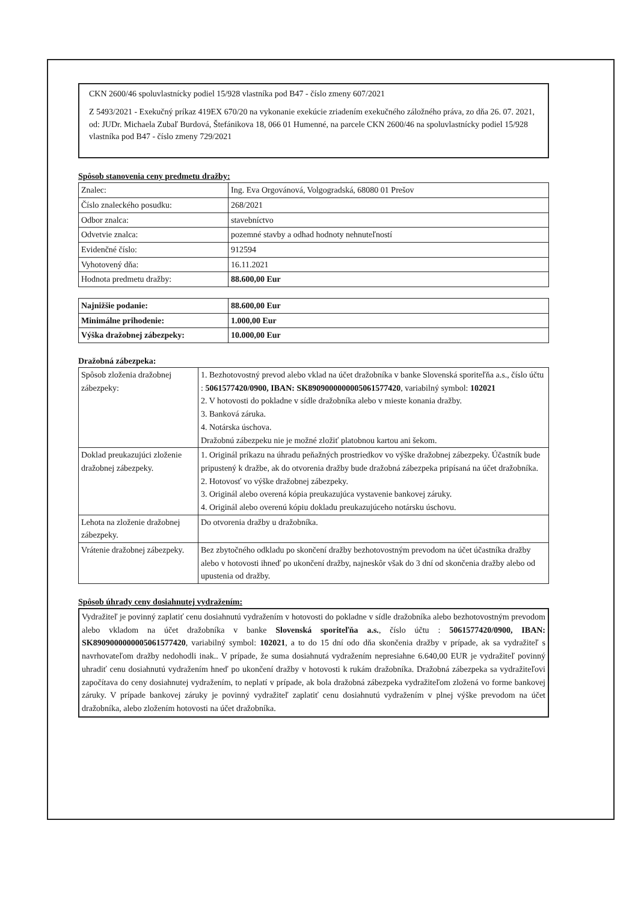CKN 2600/46 spoluvlastnícky podiel 15/928 vlastníka pod B47 - číslo zmeny 607/2021
Z 5493/2021 - Exekučný príkaz 419EX 670/20 na vykonanie exekúcie zriadením exekučného záložného práva, zo dňa 26. 07. 2021, od: JUDr. Michaela Zubaľ Burdová, Štefánikova 18, 066 01 Humenné, na parcele CKN 2600/46 na spoluvlastnícky podiel 15/928 vlastníka pod B47 - číslo zmeny 729/2021
Spôsob stanovenia ceny predmetu dražby:
| Znalec: | Ing. Eva Orgovánová, Volgogradská, 68080 01 Prešov |
| Číslo znaleckého posudku: | 268/2021 |
| Odbor znalca: | stavebníctvo |
| Odvetvie znalca: | pozemné stavby a odhad hodnoty nehnuteľností |
| Evidenčné číslo: | 912594 |
| Vyhotovený dňa: | 16.11.2021 |
| Hodnota predmetu dražby: | 88.600,00 Eur |
| Najnižšie podanie: | 88.600,00 Eur |
| Minimálne prihodenie: | 1.000,00 Eur |
| Výška dražobnej zábezpeky: | 10.000,00 Eur |
Dražobná zábezpeka:
| Spôsob zloženia dražobnej zábezpeky: | 1. Bezhotovostný prevod alebo vklad na účet dražobníka v banke Slovenská sporiteľňa a.s., číslo účtu : 5061577420/0900, IBAN: SK8909000000005061577420 , variabilný symbol: 102021 2. V hotovosti do pokladne v sídle dražobníka alebo v mieste konania dražby. 3. Banková záruka. 4. Notárska úschova. Dražobnú zábezpeku nie je možné zložiť platobnou kartou ani šekom. |
| Doklad preukazujúci zloženie dražobnej zábezpeky. | 1. Originál príkazu na úhradu peňažných prostriedkov vo výške dražobnej zábezpeky. Účastník bude pripustený k dražbe, ak do otvorenia dražby bude dražobná zábezpeka pripísaná na účet dražobníka. 2. Hotovosť vo výške dražobnej zábezpeky. 3. Originál alebo overená kópia preukazujúca vystavenie bankovej záruky. 4. Originál alebo overenú kópiu dokladu preukazujúceho notársku úschovu. |
| Lehota na zloženie dražobnej zábezpeky. | Do otvorenia dražby u dražobníka. |
| Vrátenie dražobnej zábezpeky. | Bez zbytočného odkladu po skončení dražby bezhotovostným prevodom na účet účastníka dražby alebo v hotovosti ihneď po ukončení dražby, najneskôr však do 3 dní od skončenia dražby alebo od upustenia od dražby. |
Spôsob úhrady ceny dosiahnutej vydražením:
Vydražiteľ je povinný zaplatiť cenu dosiahnutú vydražením v hotovosti do pokladne v sídle dražobníka alebo bezhotovostným prevodom alebo vkladom na účet dražobníka v banke Slovenská sporiteľňa a.s., číslo účtu : 5061577420/0900, IBAN: SK8909000000005061577420, variabilný symbol: 102021, a to do 15 dní odo dňa skončenia dražby v prípade, ak sa vydražiteľ s navrhovateľom dražby nedohodli inak.. V prípade, že suma dosiahnutá vydražením nepresiahne 6.640,00 EUR je vydražiteľ povinný uhradiť cenu dosiahnutú vydražením hneď po ukončení dražby v hotovosti k rukám dražobníka. Dražobná zábezpeka sa vydražiteľovi započítava do ceny dosiahnutej vydražením, to neplatí v prípade, ak bola dražobná zábezpeka vydražiteľom zložená vo forme bankovej záruky. V prípade bankovej záruky je povinný vydražiteľ zaplatiť cenu dosiahnutú vydražením v plnej výške prevodom na účet dražobníka, alebo zložením hotovosti na účet dražobníka.